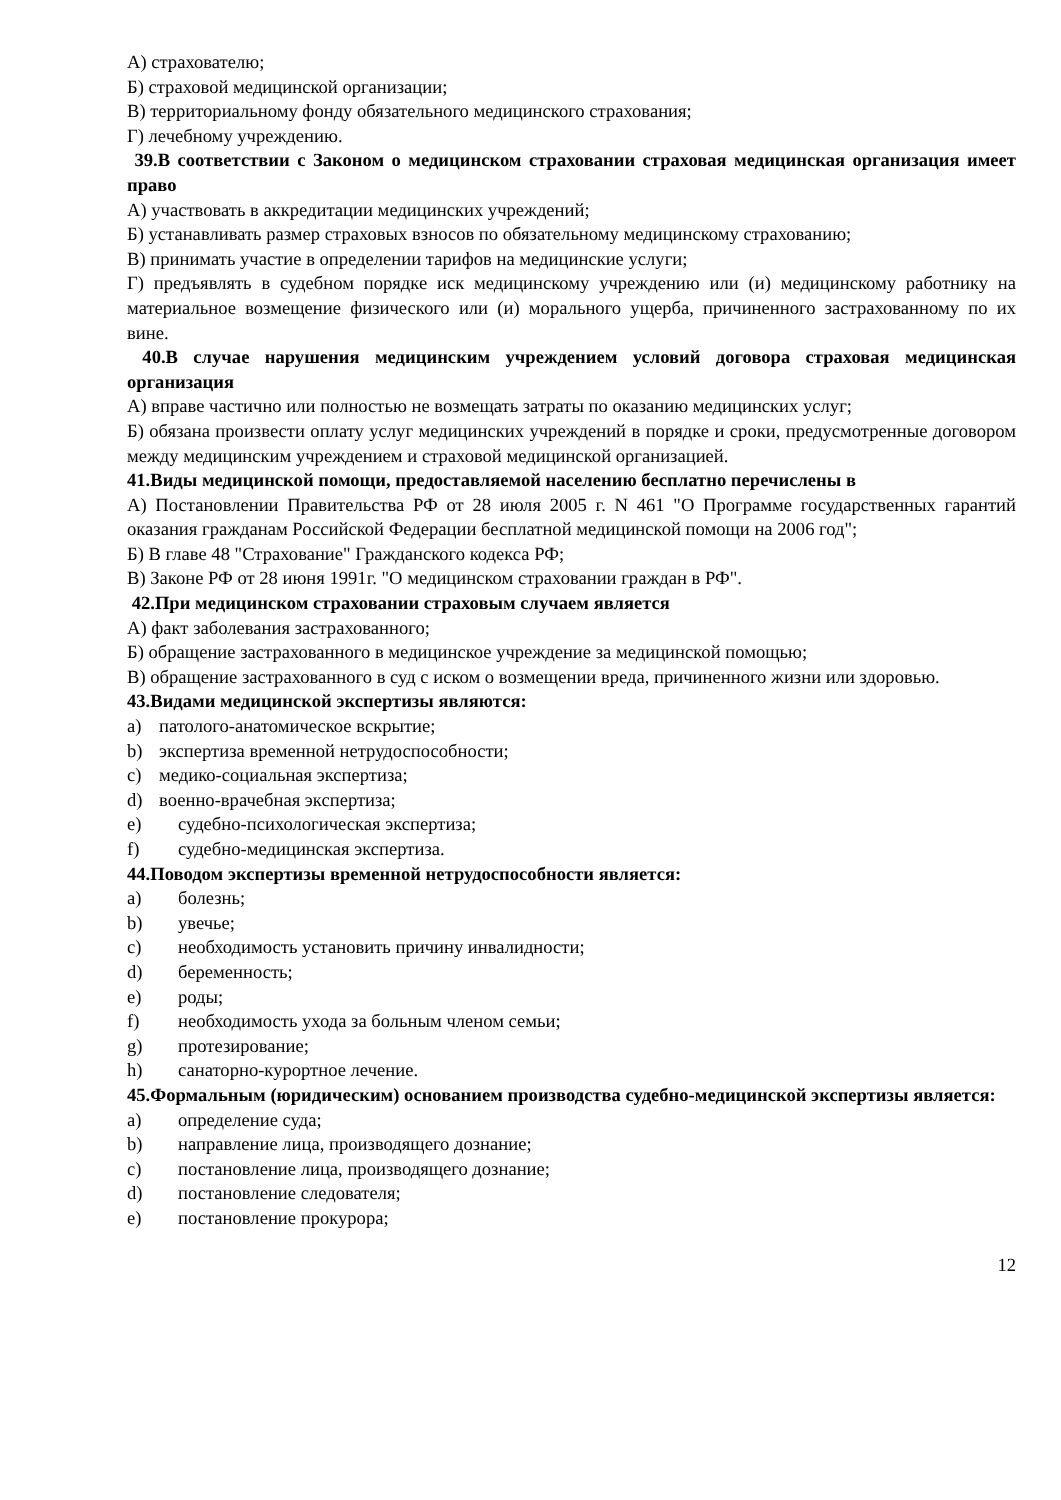А) страхователю;
Б) страховой медицинской организации;
В) территориальному фонду обязательного медицинского страхования;
Г) лечебному учреждению.
39.В соответствии с Законом о медицинском страховании страховая медицинская организация имеет право
А) участвовать в аккредитации медицинских учреждений;
Б) устанавливать размер страховых взносов по обязательному медицинскому страхованию;
В) принимать участие в определении тарифов на медицинские услуги;
Г) предъявлять в судебном порядке иск медицинскому учреждению или (и) медицинскому работнику на материальное возмещение физического или (и) морального ущерба, причиненного застрахованному по их вине.
40.В случае нарушения медицинским учреждением условий договора страховая медицинская организация
А) вправе частично или полностью не возмещать затраты по оказанию медицинских услуг;
Б) обязана произвести оплату услуг медицинских учреждений в порядке и сроки, предусмотренные договором между медицинским учреждением и страховой медицинской организацией.
41.Виды медицинской помощи, предоставляемой населению бесплатно перечислены в
А) Постановлении Правительства РФ от 28 июля 2005 г. N 461 "О Программе государственных гарантий оказания гражданам Российской Федерации бесплатной медицинской помощи на 2006 год";
Б) В главе 48 "Страхование" Гражданского кодекса РФ;
В) Законе РФ от 28 июня 1991г. "О медицинском страховании граждан в РФ".
42.При медицинском страховании страховым случаем является
А) факт заболевания застрахованного;
Б) обращение застрахованного в медицинское учреждение за медицинской помощью;
В) обращение застрахованного в суд с иском о возмещении вреда, причиненного жизни или здоровью.
43.Видами медицинской экспертизы являются:
a) патолого-анатомическое вскрытие;
b) экспертиза временной нетрудоспособности;
c) медико-социальная экспертиза;
d) военно-врачебная экспертиза;
e) судебно-психологическая экспертиза;
f) судебно-медицинская экспертиза.
44.Поводом экспертизы временной нетрудоспособности является:
a) болезнь;
b) увечье;
c) необходимость установить причину инвалидности;
d) беременность;
e) роды;
f) необходимость ухода за больным членом семьи;
g) протезирование;
h) санаторно-курортное лечение.
45.Формальным (юридическим) основанием производства судебно-медицинской экспертизы является:
a) определение суда;
b) направление лица, производящего дознание;
c) постановление лица, производящего дознание;
d) постановление следователя;
e) постановление прокурора;
12